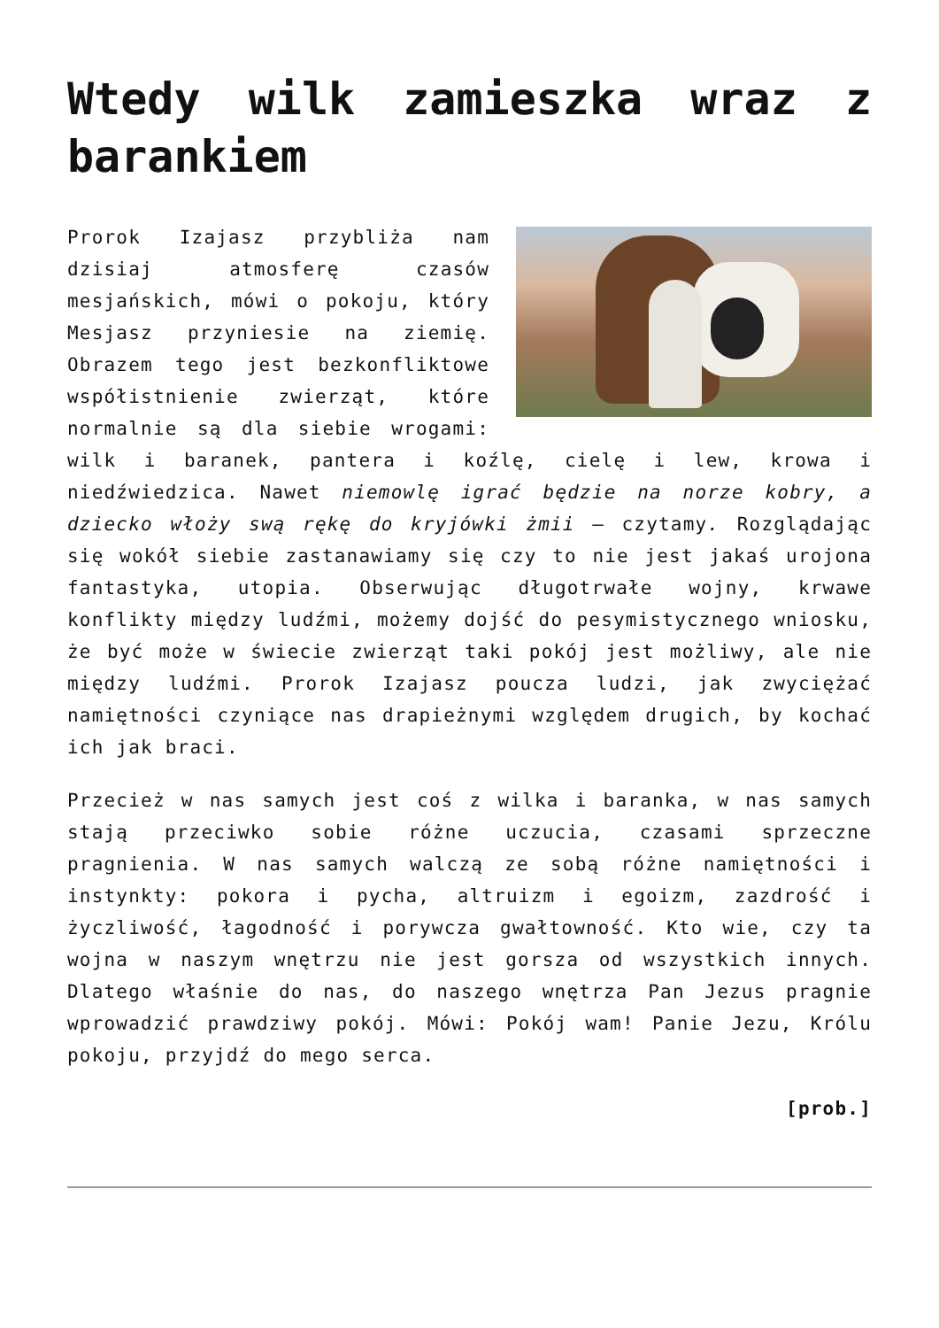Wtedy wilk zamieszka wraz z barankiem
Prorok Izajasz przybliża nam dzisiaj atmosferę czasów mesjańskich, mówi o pokoju, który Mesjasz przyniesie na ziemię. Obrazem tego jest bezkonfliktowe współistnienie zwierząt, które normalnie są dla siebie wrogami: wilk i baranek, pantera i koźlę, cielę i lew, krowa i niedźwiedzica. Nawet niemowlę igrać będzie na norze kobry, a dziecko włoży swą rękę do kryjówki żmii – czytamy. Rozglądając się wokół siebie zastanawiamy się czy to nie jest jakaś urojona fantastyka, utopia. Obserwując długotrwałe wojny, krwawe konflikty między ludźmi, możemy dojść do pesymistycznego wniosku, że być może w świecie zwierząt taki pokój jest możliwy, ale nie między ludźmi. Prorok Izajasz poucza ludzi, jak zwyciężać namiętności czyniące nas drapieżnymi względem drugich, by kochać ich jak braci.
Przecież w nas samych jest coś z wilka i baranka, w nas samych stają przeciwko sobie różne uczucia, czasami sprzeczne pragnienia. W nas samych walczą ze sobą różne namiętności i instynkty: pokora i pycha, altruizm i egoizm, zazdrość i życzliwość, łagodność i porywcza gwałtowność. Kto wie, czy ta wojna w naszym wnętrzu nie jest gorsza od wszystkich innych. Dlatego właśnie do nas, do naszego wnętrza Pan Jezus pragnie wprowadzić prawdziwy pokój. Mówi: Pokój wam! Panie Jezu, Królu pokoju, przyjdź do mego serca.
[prob.]